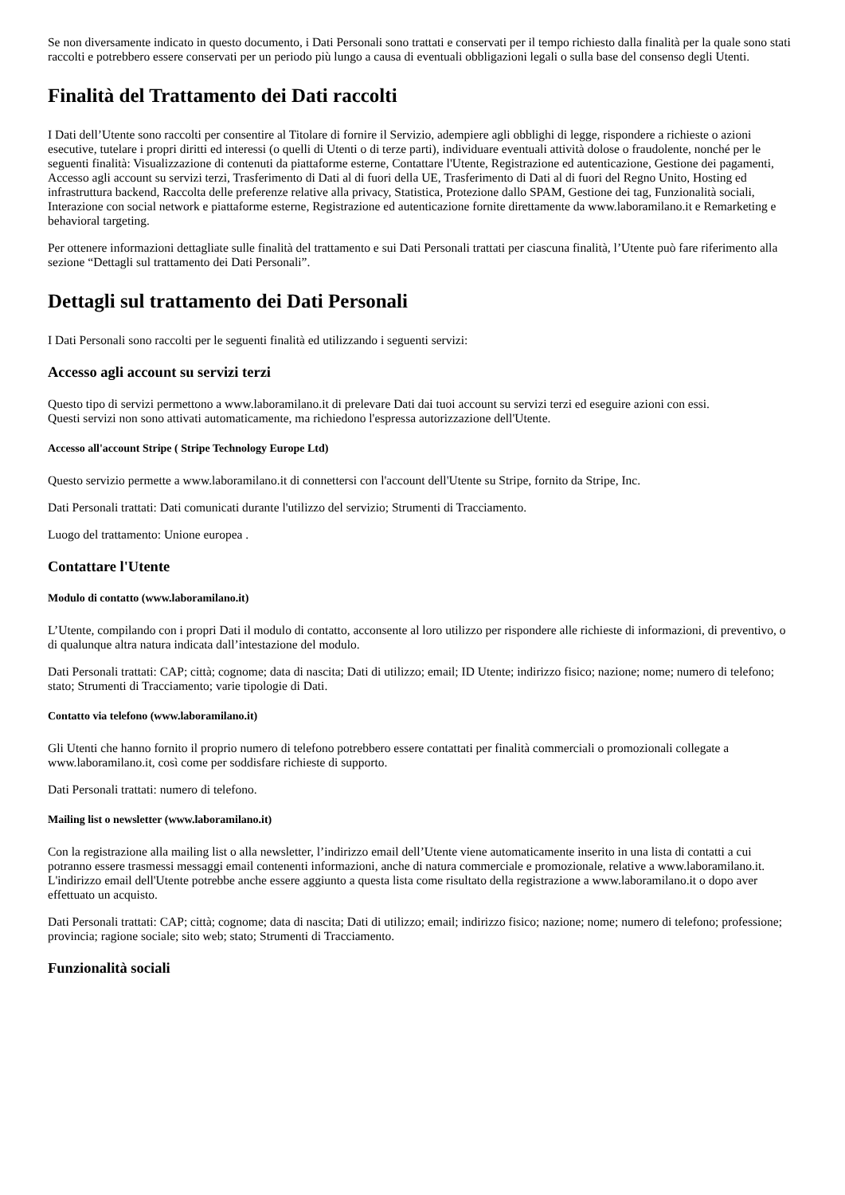Se non diversamente indicato in questo documento, i Dati Personali sono trattati e conservati per il tempo richiesto dalla finalità per la quale sono stati raccolti e potrebbero essere conservati per un periodo più lungo a causa di eventuali obbligazioni legali o sulla base del consenso degli Utenti.
Finalità del Trattamento dei Dati raccolti
I Dati dell’Utente sono raccolti per consentire al Titolare di fornire il Servizio, adempiere agli obblighi di legge, rispondere a richieste o azioni esecutive, tutelare i propri diritti ed interessi (o quelli di Utenti o di terze parti), individuare eventuali attività dolose o fraudolente, nonché per le seguenti finalità: Visualizzazione di contenuti da piattaforme esterne, Contattare l'Utente, Registrazione ed autenticazione, Gestione dei pagamenti, Accesso agli account su servizi terzi, Trasferimento di Dati al di fuori della UE, Trasferimento di Dati al di fuori del Regno Unito, Hosting ed infrastruttura backend, Raccolta delle preferenze relative alla privacy, Statistica, Protezione dallo SPAM, Gestione dei tag, Funzionalità sociali, Interazione con social network e piattaforme esterne, Registrazione ed autenticazione fornite direttamente da www.laboramilano.it e Remarketing e behavioral targeting.
Per ottenere informazioni dettagliate sulle finalità del trattamento e sui Dati Personali trattati per ciascuna finalità, l’Utente può fare riferimento alla sezione “Dettagli sul trattamento dei Dati Personali”.
Dettagli sul trattamento dei Dati Personali
I Dati Personali sono raccolti per le seguenti finalità ed utilizzando i seguenti servizi:
Accesso agli account su servizi terzi
Questo tipo di servizi permettono a www.laboramilano.it di prelevare Dati dai tuoi account su servizi terzi ed eseguire azioni con essi.
Questi servizi non sono attivati automaticamente, ma richiedono l'espressa autorizzazione dell'Utente.
Accesso all'account Stripe ( Stripe Technology Europe Ltd)
Questo servizio permette a www.laboramilano.it di connettersi con l'account dell'Utente su Stripe, fornito da Stripe, Inc.
Dati Personali trattati: Dati comunicati durante l'utilizzo del servizio; Strumenti di Tracciamento.
Luogo del trattamento: Unione europea .
Contattare l'Utente
Modulo di contatto (www.laboramilano.it)
L’Utente, compilando con i propri Dati il modulo di contatto, acconsente al loro utilizzo per rispondere alle richieste di informazioni, di preventivo, o di qualunque altra natura indicata dall’intestazione del modulo.
Dati Personali trattati: CAP; città; cognome; data di nascita; Dati di utilizzo; email; ID Utente; indirizzo fisico; nazione; nome; numero di telefono; stato; Strumenti di Tracciamento; varie tipologie di Dati.
Contatto via telefono (www.laboramilano.it)
Gli Utenti che hanno fornito il proprio numero di telefono potrebbero essere contattati per finalità commerciali o promozionali collegate a www.laboramilano.it, così come per soddisfare richieste di supporto.
Dati Personali trattati: numero di telefono.
Mailing list o newsletter (www.laboramilano.it)
Con la registrazione alla mailing list o alla newsletter, l’indirizzo email dell’Utente viene automaticamente inserito in una lista di contatti a cui potranno essere trasmessi messaggi email contenenti informazioni, anche di natura commerciale e promozionale, relative a www.laboramilano.it. L'indirizzo email dell'Utente potrebbe anche essere aggiunto a questa lista come risultato della registrazione a www.laboramilano.it o dopo aver effettuato un acquisto.
Dati Personali trattati: CAP; città; cognome; data di nascita; Dati di utilizzo; email; indirizzo fisico; nazione; nome; numero di telefono; professione; provincia; ragione sociale; sito web; stato; Strumenti di Tracciamento.
Funzionalità sociali